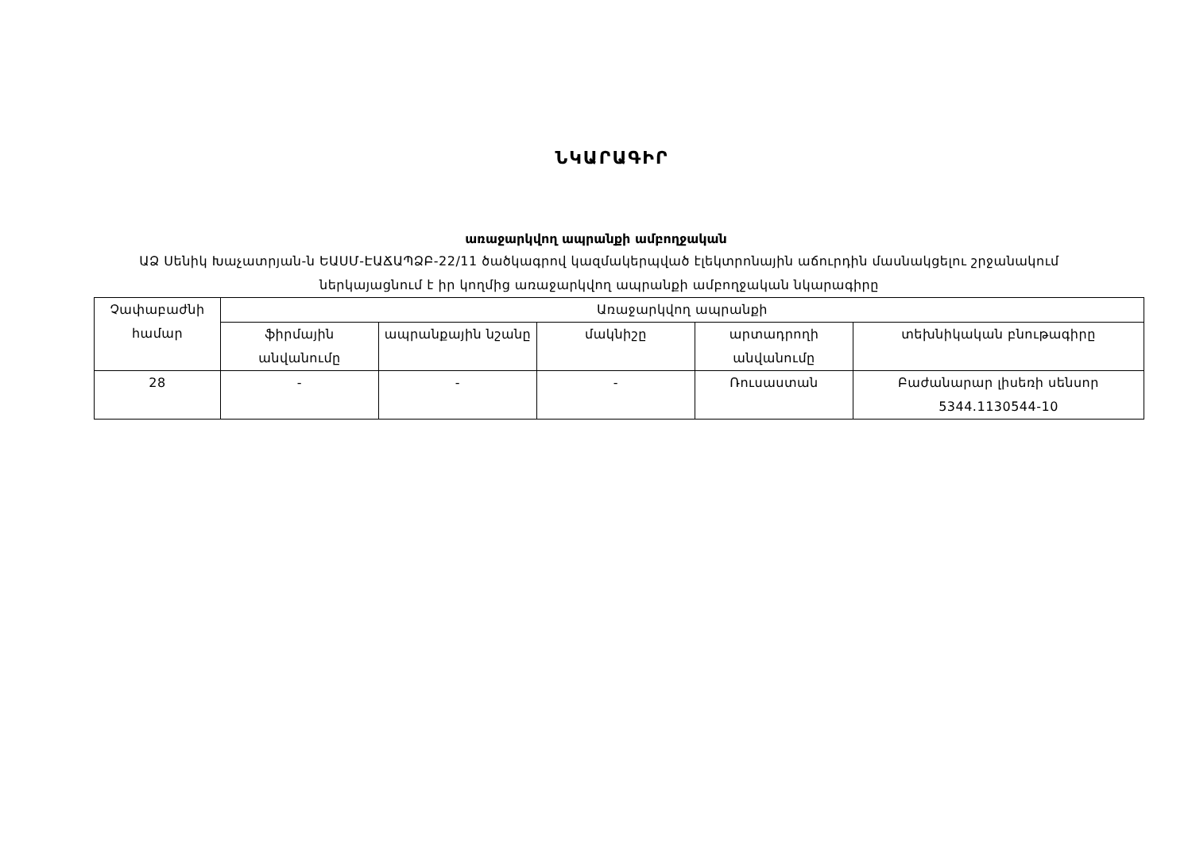ՆԿԱՐԱԳԻՐ
առաջարկվող ապրանքի ամբողջական
ԱՁ Սենիկ Խաչատրյան-ն ԵԱՍՄ-ԷԱՃԱՊՁԲ-22/11 ծածկագրով կազմակերպված էլեկտրոնային աճուրդին մասնակցելու շրջանակում ներկայացնում է իր կողմից առաջարկվող ապրանքի ամբողջական նկարագիրը
| Չափաբաժնի համար | Առաջարկվող ապրանքի | | | | |
| | ֆիրմային անվանումը | ապրանքային նշանը | մակնիշը | արտադրողի անվանումը | տեխնիկական բնութագիրը |
| 28 | - | - | - | Ռուսաստան | Բաժանարար լիսեռի սենսոր 5344.1130544-10 |